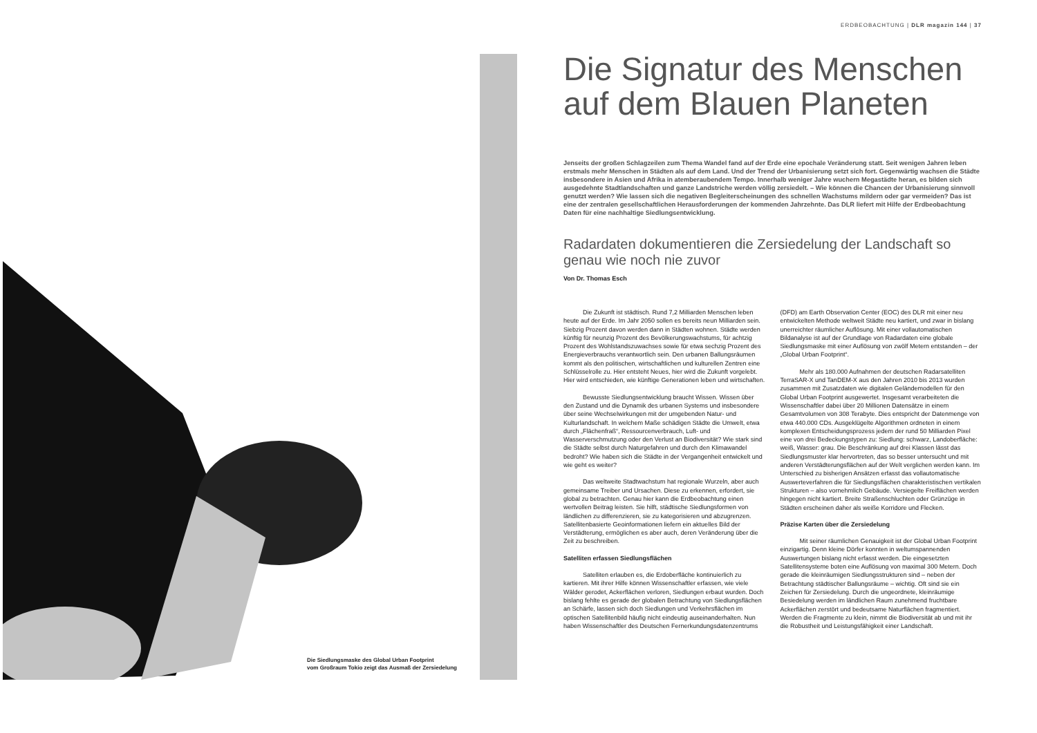ERDBEOBACHTUNG | DLR magazin 144 | 37
Die Siedlungsmaske des Global Urban Footprint
vom Großraum Tokio zeigt das Ausmaß der Zersiedelung
Die Signatur des Menschen auf dem Blauen Planeten
Jenseits der großen Schlagzeilen zum Thema Wandel fand auf der Erde eine epochale Veränderung statt. Seit wenigen Jahren leben erstmals mehr Menschen in Städten als auf dem Land. Und der Trend der Urbanisierung setzt sich fort. Gegenwärtig wachsen die Städte insbesondere in Asien und Afrika in atemberaubendem Tempo. Innerhalb weniger Jahre wuchern Megastädte heran, es bilden sich ausgedehnte Stadtlandschaften und ganze Landstriche werden völlig zersiedelt. – Wie können die Chancen der Urbanisierung sinnvoll genutzt werden? Wie lassen sich die negativen Begleiterscheinungen des schnellen Wachstums mildern oder gar vermeiden? Das ist eine der zentralen gesellschaftlichen Herausforderungen der kommenden Jahrzehnte. Das DLR liefert mit Hilfe der Erdbeobachtung Daten für eine nachhaltige Siedlungsentwicklung.
Radardaten dokumentieren die Zersiedelung der Landschaft so genau wie noch nie zuvor
Von Dr. Thomas Esch
Die Zukunft ist städtisch. Rund 7,2 Milliarden Menschen leben heute auf der Erde. Im Jahr 2050 sollen es bereits neun Milliarden sein. Siebzig Prozent davon werden dann in Städten wohnen. Städte werden künftig für neunzig Prozent des Bevölkerungswachstums, für achtzig Prozent des Wohlstandszuwachses sowie für etwa sechzig Prozent des Energieverbrauchs verantwortlich sein. Den urbanen Ballungsräumen kommt als den politischen, wirtschaftlichen und kulturellen Zentren eine Schlüsselrolle zu. Hier entsteht Neues, hier wird die Zukunft vorgelebt. Hier wird entschieden, wie künftige Generationen leben und wirtschaften.
Bewusste Siedlungsentwicklung braucht Wissen. Wissen über den Zustand und die Dynamik des urbanen Systems und insbesondere über seine Wechselwirkungen mit der umgebenden Natur- und Kulturlandschaft. In welchem Maße schädigen Städte die Umwelt, etwa durch „Flächenfraß“, Ressourcenverbrauch, Luft- und Wasserverschmutzung oder den Verlust an Biodiversität? Wie stark sind die Städte selbst durch Naturgefahren und durch den Klimawandel bedroht? Wie haben sich die Städte in der Vergangenheit entwickelt und wie geht es weiter?
Das weltweite Stadtwachstum hat regionale Wurzeln, aber auch gemeinsame Treiber und Ursachen. Diese zu erkennen, erfordert, sie global zu betrachten. Genau hier kann die Erdbeobachtung einen wertvollen Beitrag leisten. Sie hilft, städtische Siedlungsformen von ländlichen zu differenzieren, sie zu kategorisieren und abzugrenzen. Satellitenbasierte Geoinformationen liefern ein aktuelles Bild der Verstädterung, ermöglichen es aber auch, deren Veränderung über die Zeit zu beschreiben.
Satelliten erfassen Siedlungsflächen
Satelliten erlauben es, die Erdoberfläche kontinuierlich zu kartieren. Mit ihrer Hilfe können Wissenschaftler erfassen, wie viele Wälder gerodet, Ackerflächen verloren, Siedlungen erbaut wurden. Doch bislang fehlte es gerade der globalen Betrachtung von Siedlungsflächen an Schärfe, lassen sich doch Siedlungen und Verkehrsflächen im optischen Satellitenbild häufig nicht eindeutig auseinanderhalten. Nun haben Wissenschaftler des Deutschen Fernerkundungsdatenzentrums (DFD) am Earth Observation Center (EOC) des DLR mit einer neu entwickelten Methode weltweit Städte neu kartiert, und zwar in bislang unerreichter räumlicher Auflösung. Mit einer vollautomatischen Bildanalyse ist auf der Grundlage von Radardaten eine globale Siedlungsmaske mit einer Auflösung von zwölf Metern entstanden – der „Global Urban Footprint“.
Mehr als 180.000 Aufnahmen der deutschen Radarsatelliten TerraSAR-X und TanDEM-X aus den Jahren 2010 bis 2013 wurden zusammen mit Zusatzdaten wie digitalen Geländemodellen für den Global Urban Footprint ausgewertet. Insgesamt verarbeiteten die Wissenschaftler dabei über 20 Millionen Datensätze in einem Gesamtvolumen von 308 Terabyte. Dies entspricht der Datenmenge von etwa 440.000 CDs. Ausgeklügelte Algorithmen ordneten in einem komplexen Entscheidungsprozess jedem der rund 50 Milliarden Pixel eine von drei Bedeckungstypen zu: Siedlung: schwarz, Landoberfläche: weiß, Wasser: grau. Die Beschränkung auf drei Klassen lässt das Siedlungsmuster klar hervortreten, das so besser untersucht und mit anderen Verstädterungsflächen auf der Welt verglichen werden kann. Im Unterschied zu bisherigen Ansätzen erfasst das vollautomatische Auswerteverfahren die für Siedlungsflächen charakteristischen vertikalen Strukturen – also vornehmlich Gebäude. Versiegelte Freiflächen werden hingegen nicht kartiert. Breite Straßenschluchten oder Grünzüge in Städten erscheinen daher als weiße Korridore und Flecken.
Präzise Karten über die Zersiedelung
Mit seiner räumlichen Genauigkeit ist der Global Urban Footprint einzigartig. Denn kleine Dörfer konnten in weltumspannenden Auswertungen bislang nicht erfasst werden. Die eingesetzten Satellitensysteme boten eine Auflösung von maximal 300 Metern. Doch gerade die kleinräumigen Siedlungsstrukturen sind – neben der Betrachtung städtischer Ballungsräume – wichtig. Oft sind sie ein Zeichen für Zersiedelung. Durch die ungeordnete, kleinräumige Besiedelung werden im ländlichen Raum zunehmend fruchtbare Ackerflächen zerstört und bedeutsame Naturflächen fragmentiert. Werden die Fragmente zu klein, nimmt die Biodiversität ab und mit ihr die Robustheit und Leistungsfähigkeit einer Landschaft.